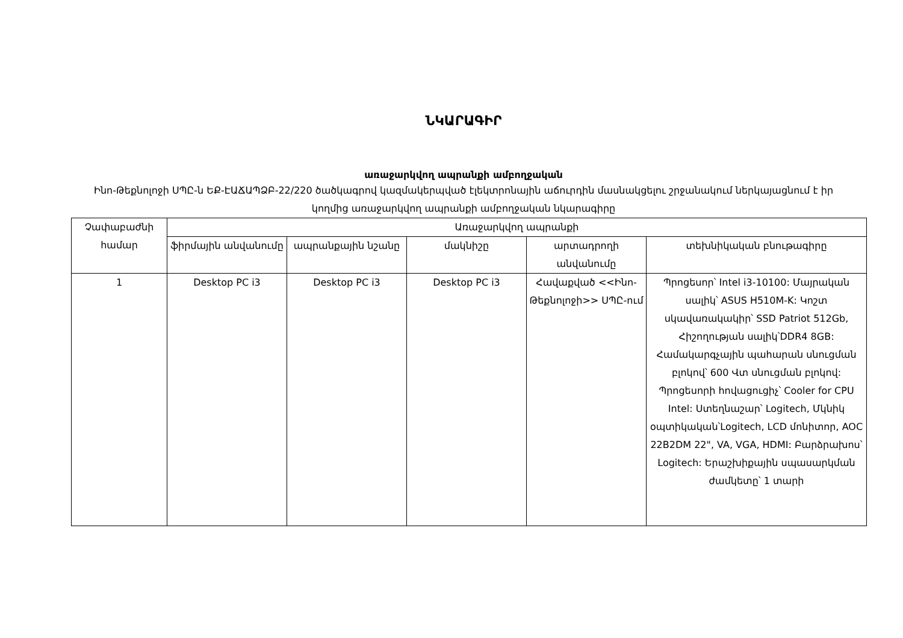ՆԿԱՐԱԳԻՐ
առաջարկվող ապրանքի ամբողջական
Ինո-Թեքնոլոջի ՍՊԸ-ն ԵՔ-ԷԱՃԱՊՁԲ-22/220 ծածկագրով կազմակերպված էլեկտրոնային աճուրդին մասնակցելու շրջանակում ներկայացնում է իր կողմից առաջարկվող ապրանքի ամբողջական նկարագիրը
| Չափաբաժնի համար | Առաջարկվող ապրանքի | | | | |
| --- | --- | --- | --- | --- | --- |
| | ֆիրմային անվանումը | ապրանքային նշանը | մակնիշը | արտադրողի անվանումը | տեխնիկական բնութագիրը |
| 1 | Desktop PC i3 | Desktop PC i3 | Desktop PC i3 | Հավաքված <<Ինո-Թեքնոլոջի>> ՍՊԸ-ում | Պրոցեսոր՝ Intel i3-10100: Մայրական սալիկ՝ ASUS H510M-K: Կոշտ սկավառակակիր՝ SSD Patriot 512Gb, Հիշողության սալիկ՝DDR4 8GB: Համակարգչային պահարան սնուցման բլոկով՝ 600 Վտ սնուցման բլոկով: Պրոցեսորի հովացուցիչ՝ Cooler for CPU Intel: Ստեղնաշար՝ Logitech, Մկնիկ օպտիկական՝Logitech, LCD մոնիտոր, AOC 22B2DM 22", VA, VGA, HDMI: Բարձրախոս՝ Logitech: Երաշխիքային սպասարկման ժամկետը՝ 1 տարի |